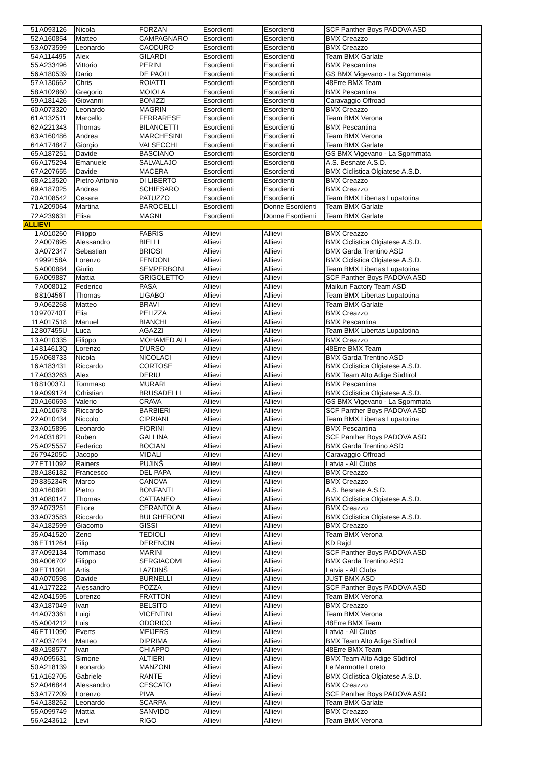| 51 | A093126 | Nicola | FORZAN | Esordienti | Esordienti | SCF Panther Boys PADOVA ASD |
| 52 | A160854 | Matteo | CAMPAGNARO | Esordienti | Esordienti | BMX Creazzo |
| 53 | A073599 | Leonardo | CAODURO | Esordienti | Esordienti | BMX Creazzo |
| 54 | A114495 | Alex | GILARDI | Esordienti | Esordienti | Team BMX Garlate |
| 55 | A233496 | Vittorio | PERINI | Esordienti | Esordienti | BMX Pescantina |
| 56 | A180539 | Dario | DE PAOLI | Esordienti | Esordienti | GS BMX Vigevano - La Sgommata |
| 57 | A130662 | Chris | ROIATTI | Esordienti | Esordienti | 48Erre BMX Team |
| 58 | A102860 | Gregorio | MOIOLA | Esordienti | Esordienti | BMX Pescantina |
| 59 | A181426 | Giovanni | BONIZZI | Esordienti | Esordienti | Caravaggio Offroad |
| 60 | A073320 | Leonardo | MAGRIN | Esordienti | Esordienti | BMX Creazzo |
| 61 | A132511 | Marcello | FERRARESE | Esordienti | Esordienti | Team BMX Verona |
| 62 | A221343 | Thomas | BILANCETTI | Esordienti | Esordienti | BMX Pescantina |
| 63 | A160486 | Andrea | MARCHESINI | Esordienti | Esordienti | Team BMX Verona |
| 64 | A174847 | Giorgio | VALSECCHI | Esordienti | Esordienti | Team BMX Garlate |
| 65 | A187251 | Davide | BASCIANO | Esordienti | Esordienti | GS BMX Vigevano - La Sgommata |
| 66 | A175294 | Emanuele | SALVALAJO | Esordienti | Esordienti | A.S. Besnate A.S.D. |
| 67 | A207655 | Davide | MACERA | Esordienti | Esordienti | BMX Ciclistica Olgiatese A.S.D. |
| 68 | A213520 | Pietro Antonio | DI LIBERTO | Esordienti | Esordienti | BMX Creazzo |
| 69 | A187025 | Andrea | SCHIESARO | Esordienti | Esordienti | BMX Creazzo |
| 70 | A108542 | Cesare | PATUZZO | Esordienti | Esordienti | Team BMX Libertas Lupatotina |
| 71 | A209064 | Martina | BAROCELLI | Esordienti | Donne Esordienti | Team BMX Garlate |
| 72 | A239631 | Elisa | MAGNI | Esordienti | Donne Esordienti | Team BMX Garlate |
| ALLIEVI | | | | | | |
| 1 | A010260 | Filippo | FABRIS | Allievi | Allievi | BMX Creazzo |
| 2 | A007895 | Alessandro | BIELLI | Allievi | Allievi | BMX Ciclistica Olgiatese A.S.D. |
| 3 | A072347 | Sebastian | BRIOSI | Allievi | Allievi | BMX Garda Trentino ASD |
| 4 | 999158A | Lorenzo | FENDONI | Allievi | Allievi | BMX Ciclistica Olgiatese A.S.D. |
| 5 | A000884 | Giulio | SEMPERBONI | Allievi | Allievi | Team BMX Libertas Lupatotina |
| 6 | A009887 | Mattia | GRIGOLETTO | Allievi | Allievi | SCF Panther Boys PADOVA ASD |
| 7 | A008012 | Federico | PASA | Allievi | Allievi | Maikun Factory Team ASD |
| 8 | 810456T | Thomas | LIGABO' | Allievi | Allievi | Team BMX Libertas Lupatotina |
| 9 | A062268 | Matteo | BRAVI | Allievi | Allievi | Team BMX Garlate |
| 10 | 970740T | Elia | PELIZZA | Allievi | Allievi | BMX Creazzo |
| 11 | A017518 | Manuel | BIANCHI | Allievi | Allievi | BMX Pescantina |
| 12 | 807455U | Luca | AGAZZI | Allievi | Allievi | Team BMX Libertas Lupatotina |
| 13 | A010335 | Filippo | MOHAMED ALI | Allievi | Allievi | BMX Creazzo |
| 14 | 814613Q | Lorenzo | D'URSO | Allievi | Allievi | 48Erre BMX Team |
| 15 | A068733 | Nicola | NICOLACI | Allievi | Allievi | BMX Garda Trentino ASD |
| 16 | A183431 | Riccardo | CORTOSE | Allievi | Allievi | BMX Ciclistica Olgiatese A.S.D. |
| 17 | A033263 | Alex | DERIU | Allievi | Allievi | BMX Team Alto Adige Südtirol |
| 18 | 810037J | Tommaso | MURARI | Allievi | Allievi | BMX Pescantina |
| 19 | A099174 | Crhistian | BRUSADELLI | Allievi | Allievi | BMX Ciclistica Olgiatese A.S.D. |
| 20 | A160693 | Valerio | CRAVA | Allievi | Allievi | GS BMX Vigevano - La Sgommata |
| 21 | A010678 | Riccardo | BARBIERI | Allievi | Allievi | SCF Panther Boys PADOVA ASD |
| 22 | A010434 | Niccolo' | CIPRIANI | Allievi | Allievi | Team BMX Libertas Lupatotina |
| 23 | A015895 | Leonardo | FIORINI | Allievi | Allievi | BMX Pescantina |
| 24 | A031821 | Ruben | GALLINA | Allievi | Allievi | SCF Panther Boys PADOVA ASD |
| 25 | A025557 | Federico | BOCIAN | Allievi | Allievi | BMX Garda Trentino ASD |
| 26 | 794205C | Jacopo | MIDALI | Allievi | Allievi | Caravaggio Offroad |
| 27 | ET11092 | Rainers | PUJINŠ | Allievi | Allievi | Latvia - All Clubs |
| 28 | A186182 | Francesco | DEL PAPA | Allievi | Allievi | BMX Creazzo |
| 29 | 835234R | Marco | CANOVA | Allievi | Allievi | BMX Creazzo |
| 30 | A160891 | Pietro | BONFANTI | Allievi | Allievi | A.S. Besnate A.S.D. |
| 31 | A080147 | Thomas | CATTANEO | Allievi | Allievi | BMX Ciclistica Olgiatese A.S.D. |
| 32 | A073251 | Ettore | CERANTOLA | Allievi | Allievi | BMX Creazzo |
| 33 | A073583 | Riccardo | BULGHERONI | Allievi | Allievi | BMX Ciclistica Olgiatese A.S.D. |
| 34 | A182599 | Giacomo | GISSI | Allievi | Allievi | BMX Creazzo |
| 35 | A041520 | Zeno | TEDIOLI | Allievi | Allievi | Team BMX Verona |
| 36 | ET11264 | Filip | DERENCIN | Allievi | Allievi | KD Rajd |
| 37 | A092134 | Tommaso | MARINI | Allievi | Allievi | SCF Panther Boys PADOVA ASD |
| 38 | A006702 | Filippo | SERGIACOMI | Allievi | Allievi | BMX Garda Trentino ASD |
| 39 | ET11091 | Artis | LAZDIŅŠ | Allievi | Allievi | Latvia - All Clubs |
| 40 | A070598 | Davide | BURNELLI | Allievi | Allievi | JUST BMX ASD |
| 41 | A177222 | Alessandro | POZZA | Allievi | Allievi | SCF Panther Boys PADOVA ASD |
| 42 | A041595 | Lorenzo | FRATTON | Allievi | Allievi | Team BMX Verona |
| 43 | A187049 | Ivan | BELSITO | Allievi | Allievi | BMX Creazzo |
| 44 | A073361 | Luigi | VICENTINI | Allievi | Allievi | Team BMX Verona |
| 45 | A004212 | Luis | ODORICO | Allievi | Allievi | 48Erre BMX Team |
| 46 | ET11090 | Everts | MEIJERS | Allievi | Allievi | Latvia - All Clubs |
| 47 | A037424 | Matteo | DIPRIMA | Allievi | Allievi | BMX Team Alto Adige Südtirol |
| 48 | A158577 | Ivan | CHIAPPO | Allievi | Allievi | 48Erre BMX Team |
| 49 | A095631 | Simone | ALTIERI | Allievi | Allievi | BMX Team Alto Adige Südtirol |
| 50 | A218139 | Leonardo | MANZONI | Allievi | Allievi | Le Marmotte Loreto |
| 51 | A162705 | Gabriele | RANTE | Allievi | Allievi | BMX Ciclistica Olgiatese A.S.D. |
| 52 | A046844 | Alessandro | CESCATO | Allievi | Allievi | BMX Creazzo |
| 53 | A177209 | Lorenzo | PIVA | Allievi | Allievi | SCF Panther Boys PADOVA ASD |
| 54 | A138262 | Leonardo | SCARPA | Allievi | Allievi | Team BMX Garlate |
| 55 | A099749 | Mattia | SANVIDO | Allievi | Allievi | BMX Creazzo |
| 56 | A243612 | Levi | RIGO | Allievi | Allievi | Team BMX Verona |